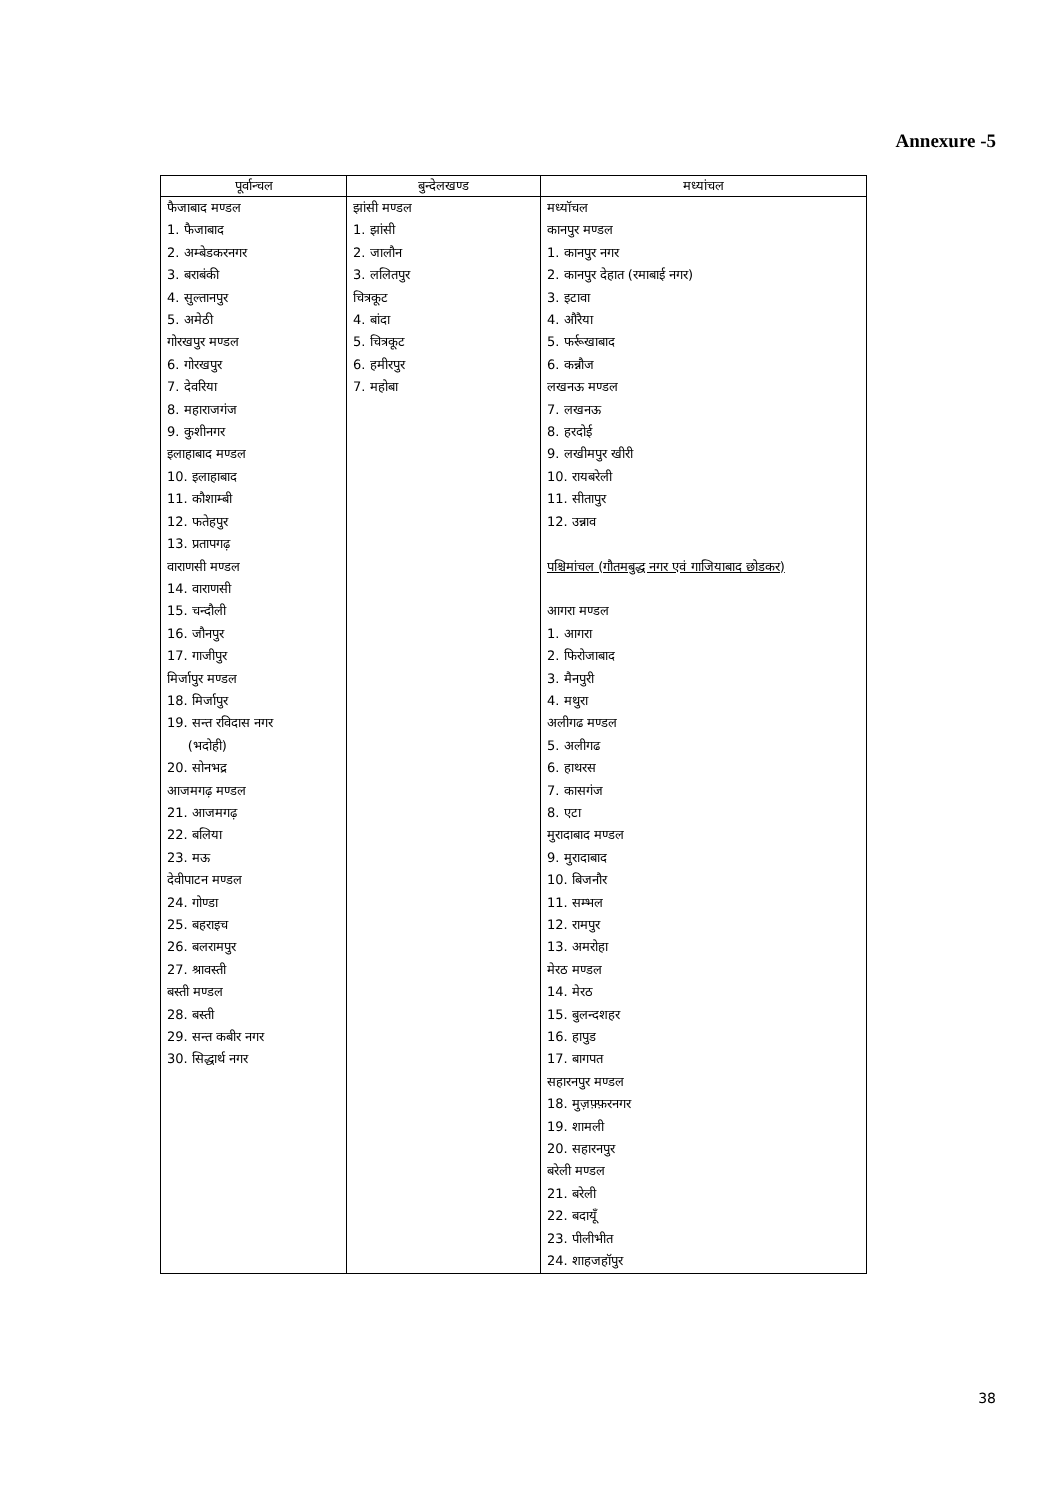Annexure -5
| पूर्वान्चल | बुन्देलखण्ड | मध्यांचल |
| --- | --- | --- |
| फैजाबाद मण्डल 1. फैजाबाद 2. अम्बेडकरनगर 3. बराबंकी 4. सुल्तानपुर 5. अमेठी गोरखपुर मण्डल 6. गोरखपुर 7. देवरिया 8. महाराजगंज 9. कुशीनगर इलाहाबाद मण्डल 10. इलाहाबाद 11. कौशाम्बी 12. फतेहपुर 13. प्रतापगढ़ वाराणसी मण्डल 14. वाराणसी 15. चन्दौली 16. जौनपुर 17. गाजीपुर मिर्जापुर मण्डल 18. मिर्जापुर 19. सन्त रविदास नगर (भदोही) 20. सोनभद्र आजमगढ़ मण्डल 21. आजमगढ़ 22. बलिया 23. मऊ देवीपाटन मण्डल 24. गोण्डा 25. बहराइच 26. बलरामपुर 27. श्रावस्ती बस्ती मण्डल 28. बस्ती 29. सन्त कबीर नगर 30. सिद्धार्थ नगर | झांसी मण्डल 1. झांसी 2. जालौन 3. ललितपुर चित्रकूट 4. बांदा 5. चित्रकूट 6. हमीरपुर 7. महोबा | मध्यॉचल कानपुर मण्डल 1. कानपुर नगर 2. कानपुर देहात (रमाबाई नगर) 3. इटावा 4. औरैया 5. फर्रूखाबाद 6. कन्नौज लखनऊ मण्डल 7. लखनऊ 8. हरदोई 9. लखीमपुर खीरी 10. रायबरेली 11. सीतापुर 12. उन्नाव पश्चिमांचल (गौतमबुद्ध नगर एवं गाजियाबाद छोडकर) आगरा मण्डल 1. आगरा 2. फिरोजाबाद 3. मैनपुरी 4. मथुरा अलीगढ मण्डल 5. अलीगढ 6. हाथरस 7. कासगंज 8. एटा मुरादाबाद मण्डल 9. मुरादाबाद 10. बिजनौर 11. सम्भल 12. रामपुर 13. अमरोहा मेरठ मण्डल 14. मेरठ 15. बुलन्दशहर 16. हापुड 17. बागपत सहारनपुर मण्डल 18. मुज़फ़्फ़रनगर 19. शामली 20. सहारनपुर बरेली मण्डल 21. बरेली 22. बदायूॅं 23. पीलीभीत 24. शाहजहॉपुर |
38